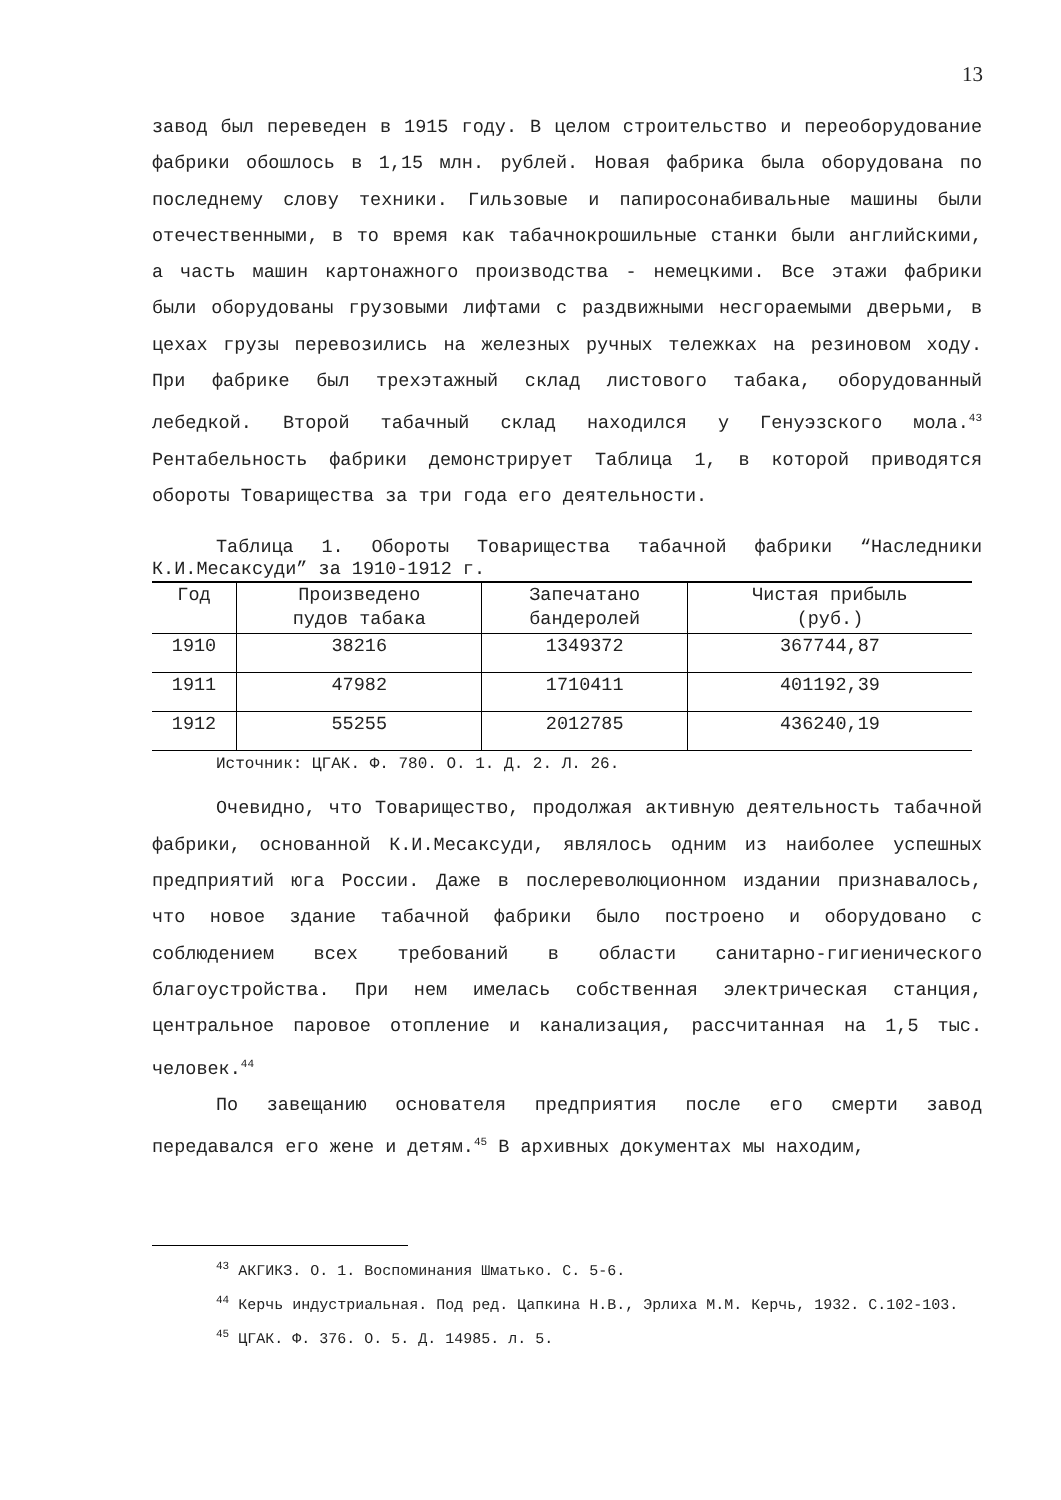13
завод был переведен в 1915 году. В целом строительство и переоборудование фабрики обошлось в 1,15 млн. рублей. Новая фабрика была оборудована по последнему слову техники. Гильзовые и папиросонабивальные машины были отечественными, в то время как табачнокрошильные станки были английскими, а часть машин картонажного производства - немецкими. Все этажи фабрики были оборудованы грузовыми лифтами с раздвижными несгораемыми дверьми, в цехах грузы перевозились на железных ручных тележках на резиновом ходу. При фабрике был трехэтажный склад листового табака, оборудованный лебедкой. Второй табачный склад находился у Генуэзского мола.<sup>43</sup> Рентабельность фабрики демонстрирует Таблица 1, в которой приводятся обороты Товарищества за три года его деятельности.
Таблица 1. Обороты Товарищества табачной фабрики “Наследники К.И.Месаксуди” за 1910-1912 г.
| Год | Произведено пудов табака | Запечатано бандеролей | Чистая прибыль (руб.) |
| --- | --- | --- | --- |
| 1910 | 38216 | 1349372 | 367744,87 |
| 1911 | 47982 | 1710411 | 401192,39 |
| 1912 | 55255 | 2012785 | 436240,19 |
Источник: ЦГАК. Ф. 780. О. 1. Д. 2. Л. 26.
Очевидно, что Товарищество, продолжая активную деятельность табачной фабрики, основанной К.И.Месаксуди, являлось одним из наиболее успешных предприятий юга России. Даже в послереволюционном издании признавалось, что новое здание табачной фабрики было построено и оборудовано с соблюдением всех требований в области санитарно-гигиенического благоустройства. При нем имелась собственная электрическая станция, центральное паровое отопление и канализация, рассчитанная на 1,5 тыс. человек.<sup>44</sup>
По завещанию основателя предприятия после его смерти завод передавался его жене и детям.<sup>45</sup> В архивных документах мы находим,
<sup>43</sup> АКГИКЗ. О. 1. Воспоминания Шматько. С. 5-6.
<sup>44</sup> Керчь индустриальная. Под ред. Цапкина Н.В., Эрлиха М.М. Керчь, 1932. С.102-103.
<sup>45</sup> ЦГАК. Ф. 376. О. 5. Д. 14985. л. 5.